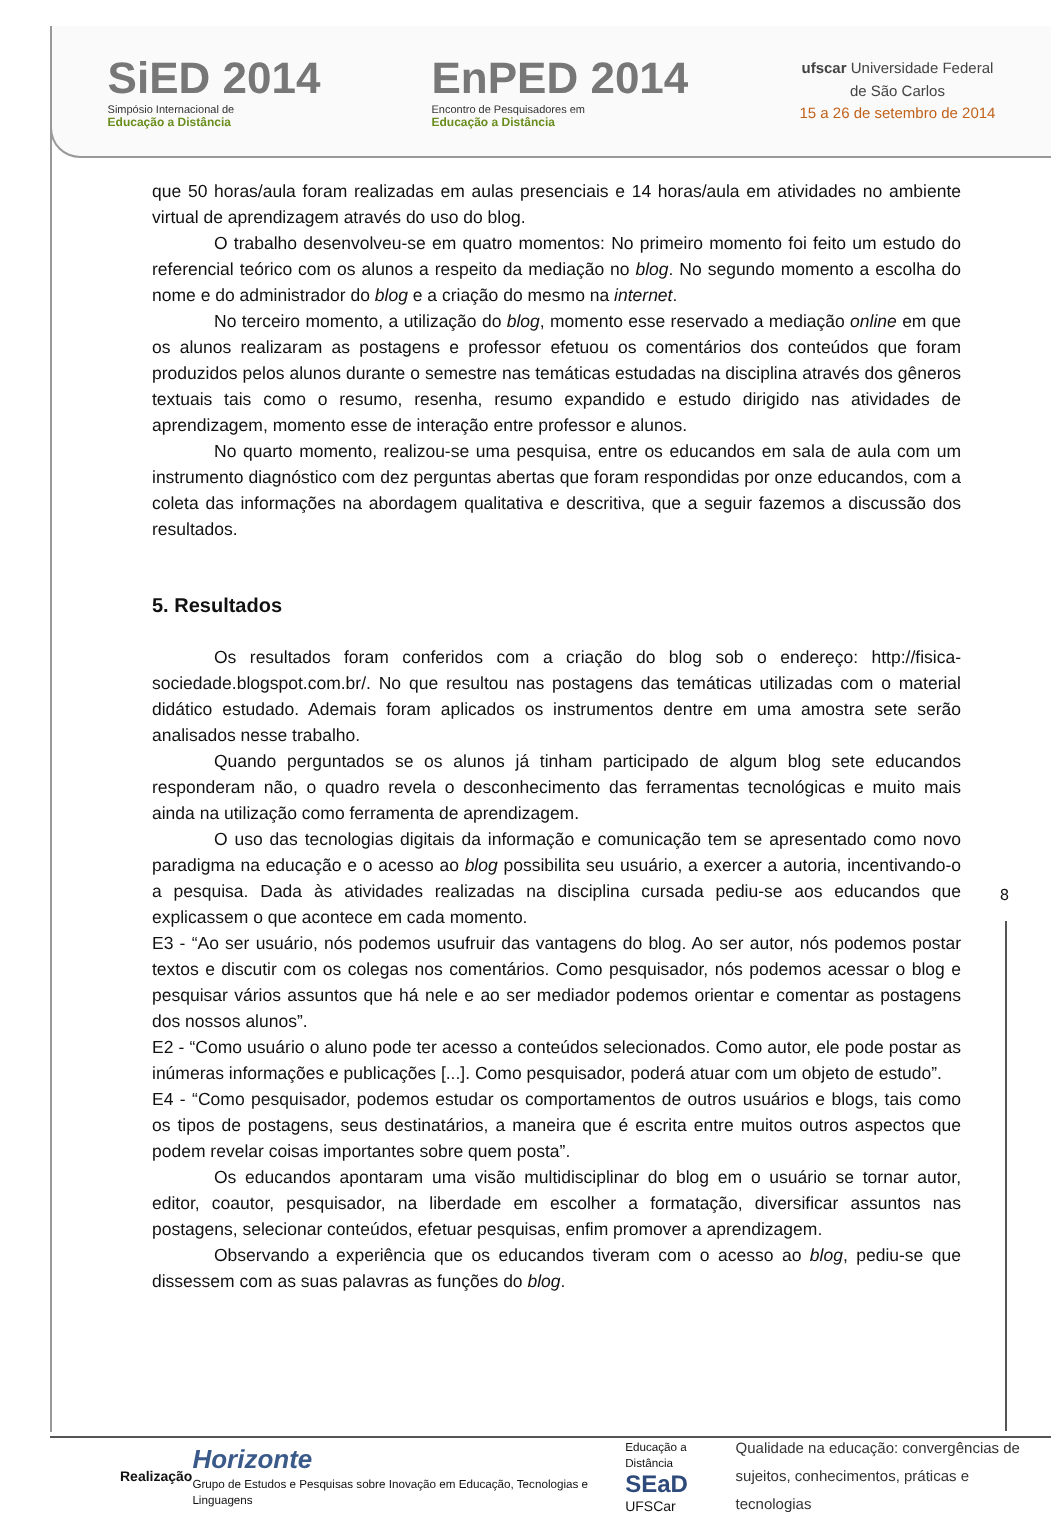SiED 2014
Simpósio Internacional de
Educação a Distância
EnPED 2014
Encontro de Pesquisadores em
Educação a Distância
ufscar Universidade Federal
de São Carlos
15 a 26 de setembro de 2014
que 50 horas/aula foram realizadas em aulas presenciais e 14 horas/aula em atividades no ambiente virtual de aprendizagem através do uso do blog.
O trabalho desenvolveu-se em quatro momentos: No primeiro momento foi feito um estudo do referencial teórico com os alunos a respeito da mediação no blog. No segundo momento a escolha do nome e do administrador do blog e a criação do mesmo na internet.
No terceiro momento, a utilização do blog, momento esse reservado a mediação online em que os alunos realizaram as postagens e professor efetuou os comentários dos conteúdos que foram produzidos pelos alunos durante o semestre nas temáticas estudadas na disciplina através dos gêneros textuais tais como o resumo, resenha, resumo expandido e estudo dirigido nas atividades de aprendizagem, momento esse de interação entre professor e alunos.
No quarto momento, realizou-se uma pesquisa, entre os educandos em sala de aula com um instrumento diagnóstico com dez perguntas abertas que foram respondidas por onze educandos, com a coleta das informações na abordagem qualitativa e descritiva, que a seguir fazemos a discussão dos resultados.
5. Resultados
Os resultados foram conferidos com a criação do blog sob o endereço: http://fisica-sociedade.blogspot.com.br/. No que resultou nas postagens das temáticas utilizadas com o material didático estudado. Ademais foram aplicados os instrumentos dentre em uma amostra sete serão analisados nesse trabalho.
Quando perguntados se os alunos já tinham participado de algum blog sete educandos responderam não, o quadro revela o desconhecimento das ferramentas tecnológicas e muito mais ainda na utilização como ferramenta de aprendizagem.
O uso das tecnologias digitais da informação e comunicação tem se apresentado como novo paradigma na educação e o acesso ao blog possibilita seu usuário, a exercer a autoria, incentivando-o a pesquisa. Dada às atividades realizadas na disciplina cursada pediu-se aos educandos que explicassem o que acontece em cada momento.
E3 - “Ao ser usuário, nós podemos usufruir das vantagens do blog. Ao ser autor, nós podemos postar textos e discutir com os colegas nos comentários. Como pesquisador, nós podemos acessar o blog e pesquisar vários assuntos que há nele e ao ser mediador podemos orientar e comentar as postagens dos nossos alunos”.
E2 - “Como usuário o aluno pode ter acesso a conteúdos selecionados. Como autor, ele pode postar as inúmeras informações e publicações [...]. Como pesquisador, poderá atuar com um objeto de estudo”.
E4 - “Como pesquisador, podemos estudar os comportamentos de outros usuários e blogs, tais como os tipos de postagens, seus destinatários, a maneira que é escrita entre muitos outros aspectos que podem revelar coisas importantes sobre quem posta”.
Os educandos apontaram uma visão multidisciplinar do blog em o usuário se tornar autor, editor, coautor, pesquisador, na liberdade em escolher a formatação, diversificar assuntos nas postagens, selecionar conteúdos, efetuar pesquisas, enfim promover a aprendizagem.
Observando a experiência que os educandos tiveram com o acesso ao blog, pediu-se que dissessem com as suas palavras as funções do blog.
8
Realização Horizonte
Grupo de Estudos e Pesquisas sobre Inovação em Educação, Tecnologias e Linguagens Educação a Distância
SEaD UFSCar Qualidade na educação: convergências de
sujeitos, conhecimentos, práticas e tecnologias